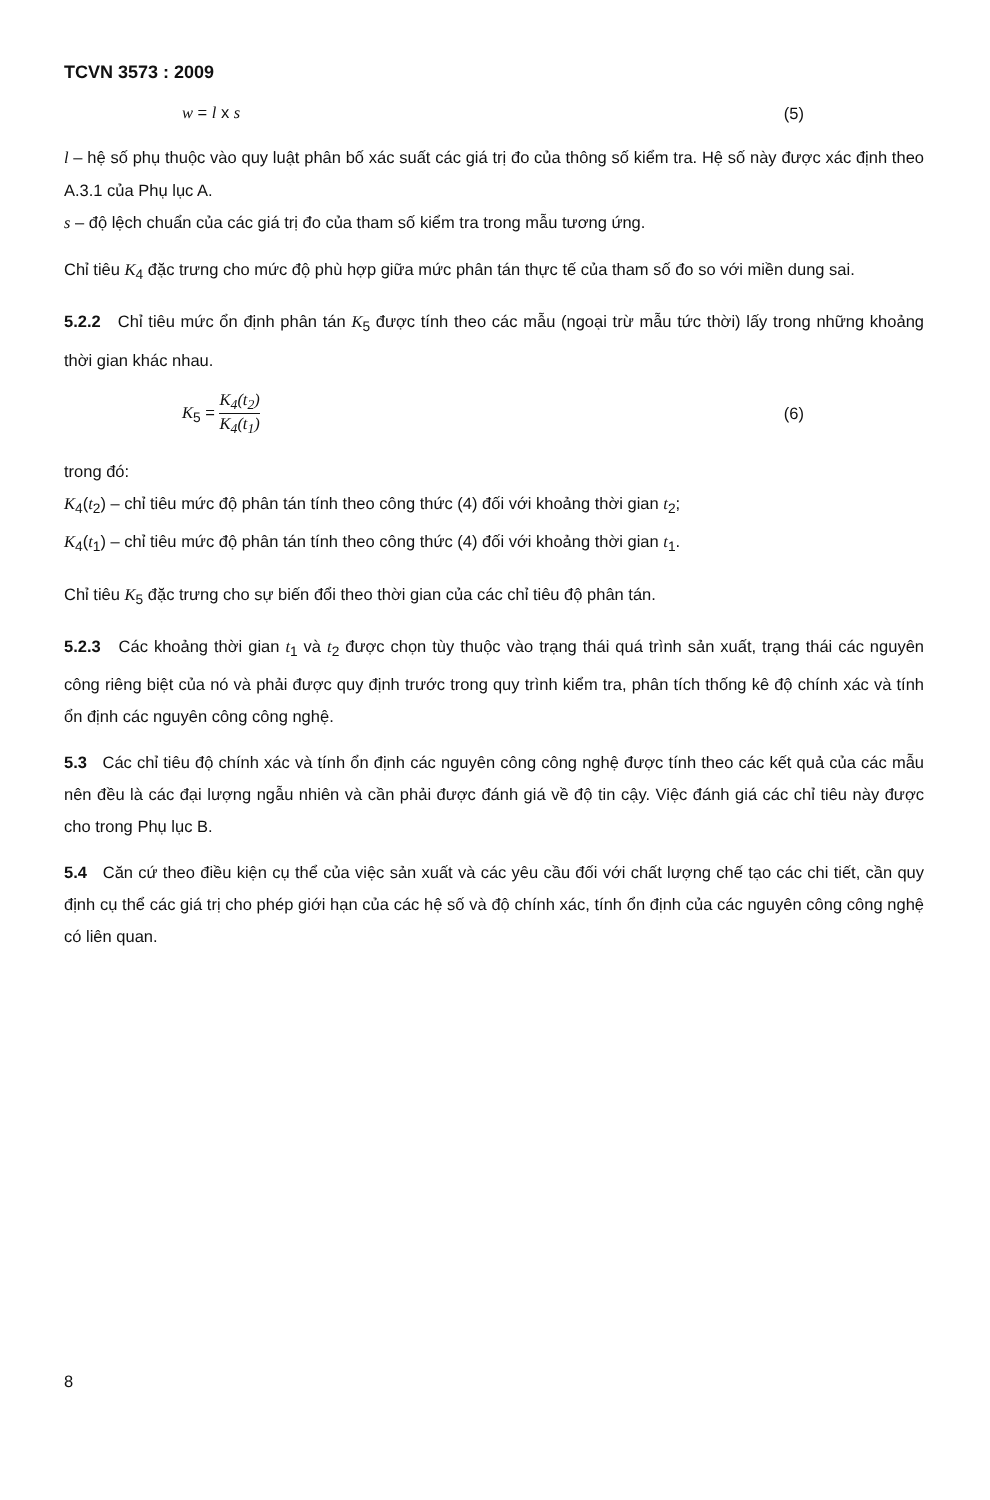TCVN 3573 : 2009
w = l x s (5)
l – hệ số phụ thuộc vào quy luật phân bố xác suất các giá trị đo của thông số kiểm tra. Hệ số này được xác định theo A.3.1 của Phụ lục A.
s – độ lệch chuẩn của các giá trị đo của tham số kiểm tra trong mẫu tương ứng.
Chỉ tiêu K<sub>4</sub> đặc trưng cho mức độ phù hợp giữa mức phân tán thực tế của tham số đo so với miền dung sai.
5.2.2 Chỉ tiêu mức ổn định phân tán K<sub>5</sub> được tính theo các mẫu (ngoại trừ mẫu tức thời) lấy trong những khoảng thời gian khác nhau.
K<sub>5</sub> = K<sub>4</sub>(t<sub>2</sub>) K<sub>4</sub>(t<sub>1</sub>) (6)
trong đó:
K<sub>4</sub>(t<sub>2</sub>) – chỉ tiêu mức độ phân tán tính theo công thức (4) đối với khoảng thời gian t<sub>2</sub>;
K<sub>4</sub>(t<sub>1</sub>) – chỉ tiêu mức độ phân tán tính theo công thức (4) đối với khoảng thời gian t<sub>1</sub>.
Chỉ tiêu K<sub>5</sub> đặc trưng cho sự biến đổi theo thời gian của các chỉ tiêu độ phân tán.
5.2.3 Các khoảng thời gian t<sub>1</sub> và t<sub>2</sub> được chọn tùy thuộc vào trạng thái quá trình sản xuất, trạng thái các nguyên công riêng biệt của nó và phải được quy định trước trong quy trình kiểm tra, phân tích thống kê độ chính xác và tính ổn định các nguyên công công nghệ.
5.3 Các chỉ tiêu độ chính xác và tính ổn định các nguyên công công nghệ được tính theo các kết quả của các mẫu nên đều là các đại lượng ngẫu nhiên và cần phải được đánh giá về độ tin cậy. Việc đánh giá các chỉ tiêu này được cho trong Phụ lục B.
5.4 Căn cứ theo điều kiện cụ thể của việc sản xuất và các yêu cầu đối với chất lượng chế tạo các chi tiết, cần quy định cụ thể các giá trị cho phép giới hạn của các hệ số và độ chính xác, tính ổn định của các nguyên công công nghệ có liên quan.
8